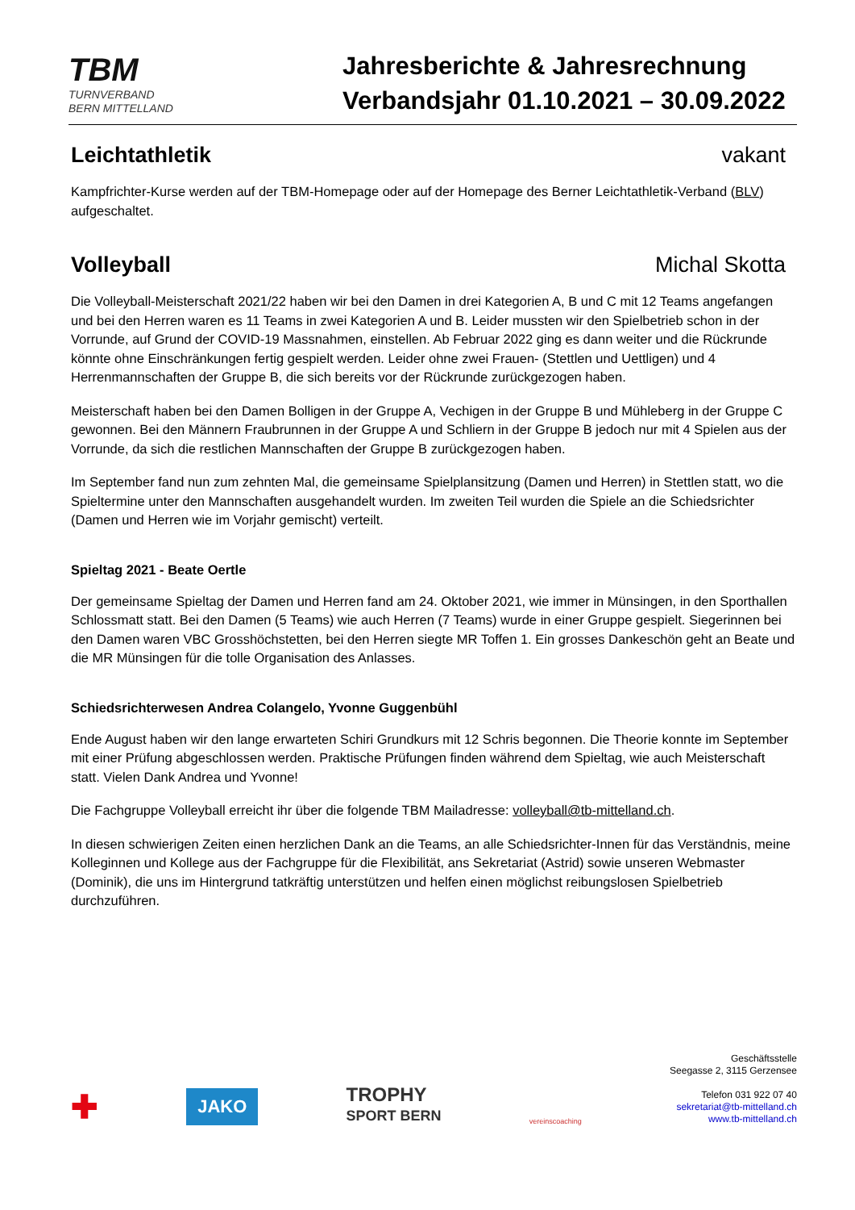TBM
TURNVERBAND
BERN MITTELLAND
Jahresberichte & Jahresrechnung
Verbandsjahr 01.10.2021 – 30.09.2022
Leichtathletik vakant
Kampfrichter-Kurse werden auf der TBM-Homepage oder auf der Homepage des Berner Leichtathletik-Verband (BLV) aufgeschaltet.
Volleyball Michal Skotta
Die Volleyball-Meisterschaft 2021/22 haben wir bei den Damen in drei Kategorien A, B und C mit 12 Teams angefangen und bei den Herren waren es 11 Teams in zwei Kategorien A und B. Leider mussten wir den Spielbetrieb schon in der Vorrunde, auf Grund der COVID-19 Massnahmen, einstellen. Ab Februar 2022 ging es dann weiter und die Rückrunde könnte ohne Einschränkungen fertig gespielt werden. Leider ohne zwei Frauen- (Stettlen und Uettligen) und 4 Herrenmannschaften der Gruppe B, die sich bereits vor der Rückrunde zurückgezogen haben.
Meisterschaft haben bei den Damen Bolligen in der Gruppe A, Vechigen in der Gruppe B und Mühleberg in der Gruppe C gewonnen. Bei den Männern Fraubrunnen in der Gruppe A und Schliern in der Gruppe B jedoch nur mit 4 Spielen aus der Vorrunde, da sich die restlichen Mannschaften der Gruppe B zurückgezogen haben.
Im September fand nun zum zehnten Mal, die gemeinsame Spielplansitzung (Damen und Herren) in Stettlen statt, wo die Spieltermine unter den Mannschaften ausgehandelt wurden. Im zweiten Teil wurden die Spiele an die Schiedsrichter (Damen und Herren wie im Vorjahr gemischt) verteilt.
Spieltag 2021 - Beate Oertle
Der gemeinsame Spieltag der Damen und Herren fand am 24. Oktober 2021, wie immer in Münsingen, in den Sporthallen Schlossmatt statt. Bei den Damen (5 Teams) wie auch Herren (7 Teams) wurde in einer Gruppe gespielt. Siegerinnen bei den Damen waren VBC Grosshöchstetten, bei den Herren siegte MR Toffen 1. Ein grosses Dankeschön geht an Beate und die MR Münsingen für die tolle Organisation des Anlasses.
Schiedsrichterwesen Andrea Colangelo, Yvonne Guggenbühl
Ende August haben wir den lange erwarteten Schiri Grundkurs mit 12 Schris begonnen. Die Theorie konnte im September mit einer Prüfung abgeschlossen werden. Praktische Prüfungen finden während dem Spieltag, wie auch Meisterschaft statt. Vielen Dank Andrea und Yvonne!
Die Fachgruppe Volleyball erreicht ihr über die folgende TBM Mailadresse: volleyball@tb-mittelland.ch.
In diesen schwierigen Zeiten einen herzlichen Dank an die Teams, an alle Schiedsrichter-Innen für das Verständnis, meine Kolleginnen und Kollege aus der Fachgruppe für die Flexibilität, ans Sekretariat (Astrid) sowie unseren Webmaster (Dominik), die uns im Hintergrund tatkräftig unterstützen und helfen einen möglichst reibungslosen Spielbetrieb durchzuführen.
✚
JAKO
TROPHY
SPORT BERN
vereinscoaching
Geschäftsstelle
Seegasse 2, 3115 Gerzensee
Telefon 031 922 07 40
sekretariat@tb-mittelland.ch
www.tb-mittelland.ch